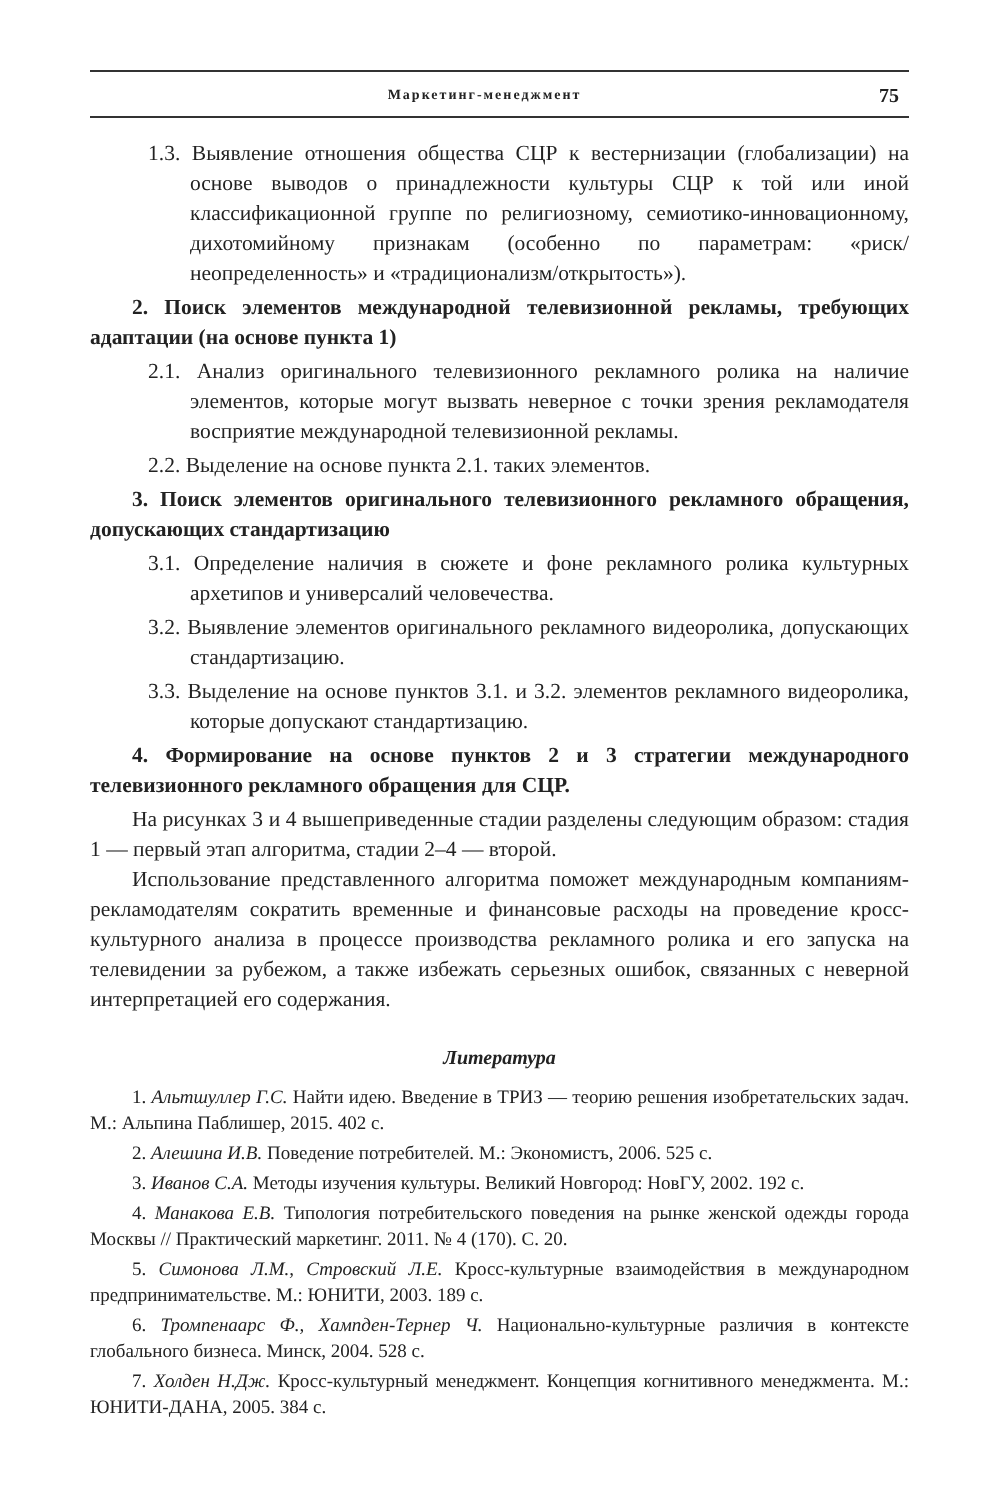Маркетинг-менеджмент 75
1.3. Выявление отношения общества СЦР к вестернизации (глобализации) на основе выводов о принадлежности культуры СЦР к той или иной классификационной группе по религиозному, семиотико-инновационному, дихотомийному признакам (особенно по параметрам: «риск/неопределенность» и «традиционализм/открытость»).
2. Поиск элементов международной телевизионной рекламы, требующих адаптации (на основе пункта 1)
2.1. Анализ оригинального телевизионного рекламного ролика на наличие элементов, которые могут вызвать неверное с точки зрения рекламодателя восприятие международной телевизионной рекламы.
2.2. Выделение на основе пункта 2.1. таких элементов.
3. Поиск элементов оригинального телевизионного рекламного обращения, допускающих стандартизацию
3.1. Определение наличия в сюжете и фоне рекламного ролика культурных архетипов и универсалий человечества.
3.2. Выявление элементов оригинального рекламного видеоролика, допускающих стандартизацию.
3.3. Выделение на основе пунктов 3.1. и 3.2. элементов рекламного видеоролика, которые допускают стандартизацию.
4. Формирование на основе пунктов 2 и 3 стратегии международного телевизионного рекламного обращения для СЦР.
На рисунках 3 и 4 вышеприведенные стадии разделены следующим образом: стадия 1 — первый этап алгоритма, стадии 2–4 — второй.
Использование представленного алгоритма поможет международным компаниям-рекламодателям сократить временные и финансовые расходы на проведение кросс-культурного анализа в процессе производства рекламного ролика и его запуска на телевидении за рубежом, а также избежать серьезных ошибок, связанных с неверной интерпретацией его содержания.
Литература
1. Альтшуллер Г.С. Найти идею. Введение в ТРИЗ — теорию решения изобретательских задач. М.: Альпина Паблишер, 2015. 402 с.
2. Алешина И.В. Поведение потребителей. М.: Экономистъ, 2006. 525 с.
3. Иванов С.А. Методы изучения культуры. Великий Новгород: НовГУ, 2002. 192 с.
4. Манакова Е.В. Типология потребительского поведения на рынке женской одежды города Москвы // Практический маркетинг. 2011. № 4 (170). С. 20.
5. Симонова Л.М., Стровский Л.Е. Кросс-культурные взаимодействия в международном предпринимательстве. М.: ЮНИТИ, 2003. 189 с.
6. Тромпенаарс Ф., Хампден-Тернер Ч. Национально-культурные различия в контексте глобального бизнеса. Минск, 2004. 528 с.
7. Холден Н.Дж. Кросс-культурный менеджмент. Концепция когнитивного менеджмента. М.: ЮНИТИ-ДАНА, 2005. 384 с.